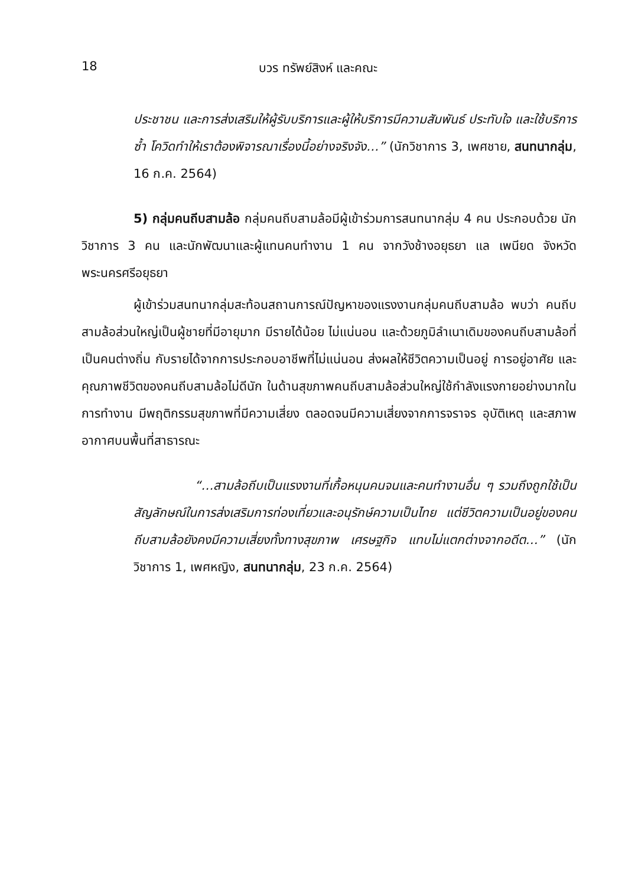18 บวร ทรัพย์สิงห์ และคณะ
ประชาชน และการส่งเสริมให้ผู้รับบริการและผู้ให้บริการมีความสัมพันธ์ ประทับใจ และใช้บริการซ้ำ โควิดทำให้เราต้องพิจารณาเรื่องนี้อย่างจริงจัง…” (นักวิชาการ 3, เพศชาย, สนทนากลุ่ม, 16 ก.ค. 2564)
5) กลุ่มคนถีบสามล้อ กลุ่มคนถีบสามล้อมีผู้เข้าร่วมการสนทนากลุ่ม 4 คน ประกอบด้วย นักวิชาการ 3 คน และนักพัฒนาและผู้แทนคนทำงาน 1 คน จากวังช้างอยุธยา แล เพนียด จังหวัดพระนครศรีอยุธยา
ผู้เข้าร่วมสนทนากลุ่มสะท้อนสถานการณ์ปัญหาของแรงงานกลุ่มคนถีบสามล้อ พบว่า คนถีบสามล้อส่วนใหญ่เป็นผู้ชายที่มีอายุมาก มีรายได้น้อย ไม่แน่นอน และด้วยภูมิลำเนาเดิมของคนถีบสามล้อที่เป็นคนต่างถิ่น กับรายได้จากการประกอบอาชีพที่ไม่แน่นอน ส่งผลให้ชีวิตความเป็นอยู่ การอยู่อาศัย และคุณภาพชีวิตของคนถีบสามล้อไม่ดีนัก ในด้านสุขภาพคนถีบสามล้อส่วนใหญ่ใช้กำลังแรงกายอย่างมากในการทำงาน มีพฤติกรรมสุขภาพที่มีความเสี่ยง ตลอดจนมีความเสี่ยงจากการจราจร อุบัติเหตุ และสภาพอากาศบนพื้นที่สาธารณะ
“…สามล้อถีบเป็นแรงงานที่เกื้อหนุนคนจนและคนทำงานอื่น ๆ รวมถึงถูกใช้เป็นสัญลักษณ์ในการส่งเสริมการท่องเที่ยวและอนุรักษ์ความเป็นไทย แต่ชีวิตความเป็นอยู่ของคนถีบสามล้อยังคงมีความเสี่ยงทั้งทางสุขภาพ เศรษฐกิจ แทบไม่แตกต่างจากอดีต…” (นักวิชาการ 1, เพศหญิง, สนทนากลุ่ม, 23 ก.ค. 2564)